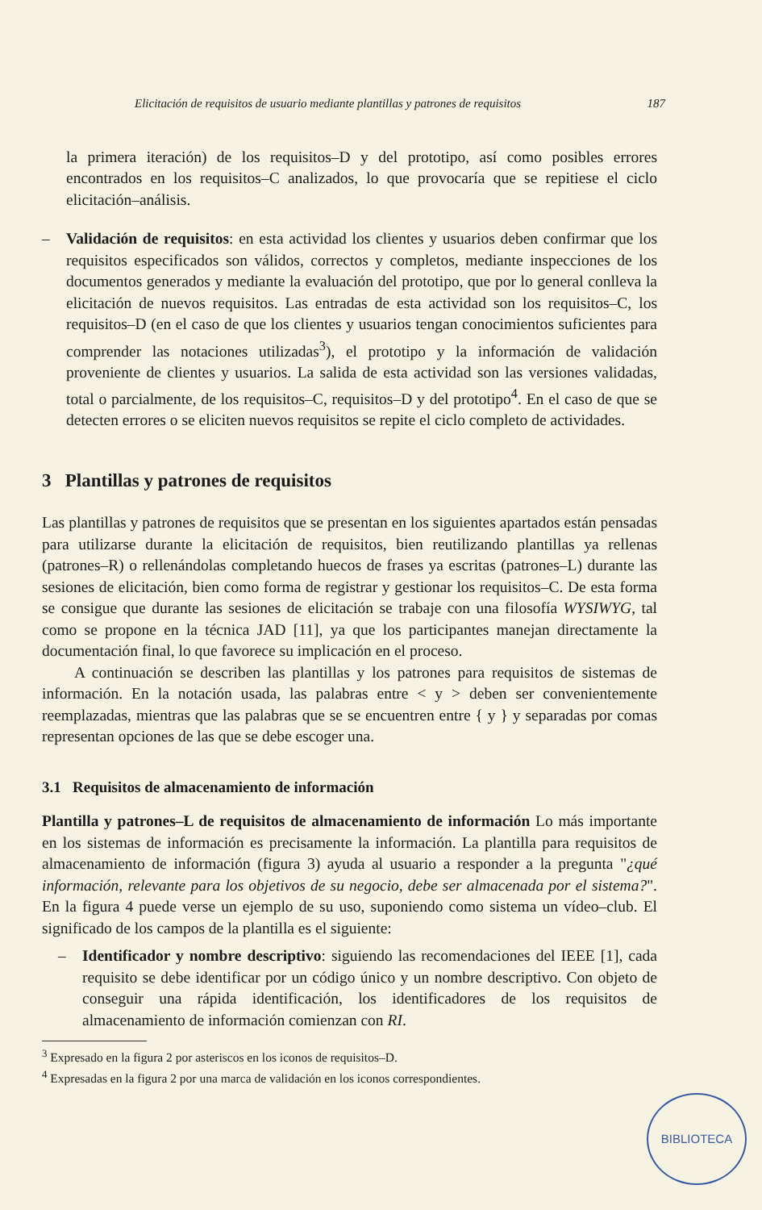Elicitación de requisitos de usuario mediante plantillas y patrones de requisitos 187
la primera iteración) de los requisitos–D y del prototipo, así como posibles errores encontrados en los requisitos–C analizados, lo que provocaría que se repitiese el ciclo elicitación–análisis.
– Validación de requisitos: en esta actividad los clientes y usuarios deben confirmar que los requisitos especificados son válidos, correctos y completos, mediante inspecciones de los documentos generados y mediante la evaluación del prototipo, que por lo general conlleva la elicitación de nuevos requisitos. Las entradas de esta actividad son los requisitos–C, los requisitos–D (en el caso de que los clientes y usuarios tengan conocimientos suficientes para comprender las notaciones utilizadas<sup>3</sup>), el prototipo y la información de validación proveniente de clientes y usuarios. La salida de esta actividad son las versiones validadas, total o parcialmente, de los requisitos–C, requisitos–D y del prototipo<sup>4</sup>. En el caso de que se detecten errores o se eliciten nuevos requisitos se repite el ciclo completo de actividades.
3 Plantillas y patrones de requisitos
Las plantillas y patrones de requisitos que se presentan en los siguientes apartados están pensadas para utilizarse durante la elicitación de requisitos, bien reutilizando plantillas ya rellenas (patrones–R) o rellenándolas completando huecos de frases ya escritas (patrones–L) durante las sesiones de elicitación, bien como forma de registrar y gestionar los requisitos–C. De esta forma se consigue que durante las sesiones de elicitación se trabaje con una filosofía WYSIWYG, tal como se propone en la técnica JAD [11], ya que los participantes manejan directamente la documentación final, lo que favorece su implicación en el proceso.
A continuación se describen las plantillas y los patrones para requisitos de sistemas de información. En la notación usada, las palabras entre < y > deben ser convenientemente reemplazadas, mientras que las palabras que se se encuentren entre { y } y separadas por comas representan opciones de las que se debe escoger una.
3.1 Requisitos de almacenamiento de información
Plantilla y patrones–L de requisitos de almacenamiento de información Lo más importante en los sistemas de información es precisamente la información. La plantilla para requisitos de almacenamiento de información (figura 3) ayuda al usuario a responder a la pregunta "¿qué información, relevante para los objetivos de su negocio, debe ser almacenada por el sistema?". En la figura 4 puede verse un ejemplo de su uso, suponiendo como sistema un vídeo–club. El significado de los campos de la plantilla es el siguiente:
– Identificador y nombre descriptivo: siguiendo las recomendaciones del IEEE [1], cada requisito se debe identificar por un código único y un nombre descriptivo. Con objeto de conseguir una rápida identificación, los identificadores de los requisitos de almacenamiento de información comienzan con RI.
<sup>3</sup> Expresado en la figura 2 por asteriscos en los iconos de requisitos–D.
<sup>4</sup> Expresadas en la figura 2 por una marca de validación en los iconos correspondientes.
BIBLIOTECA